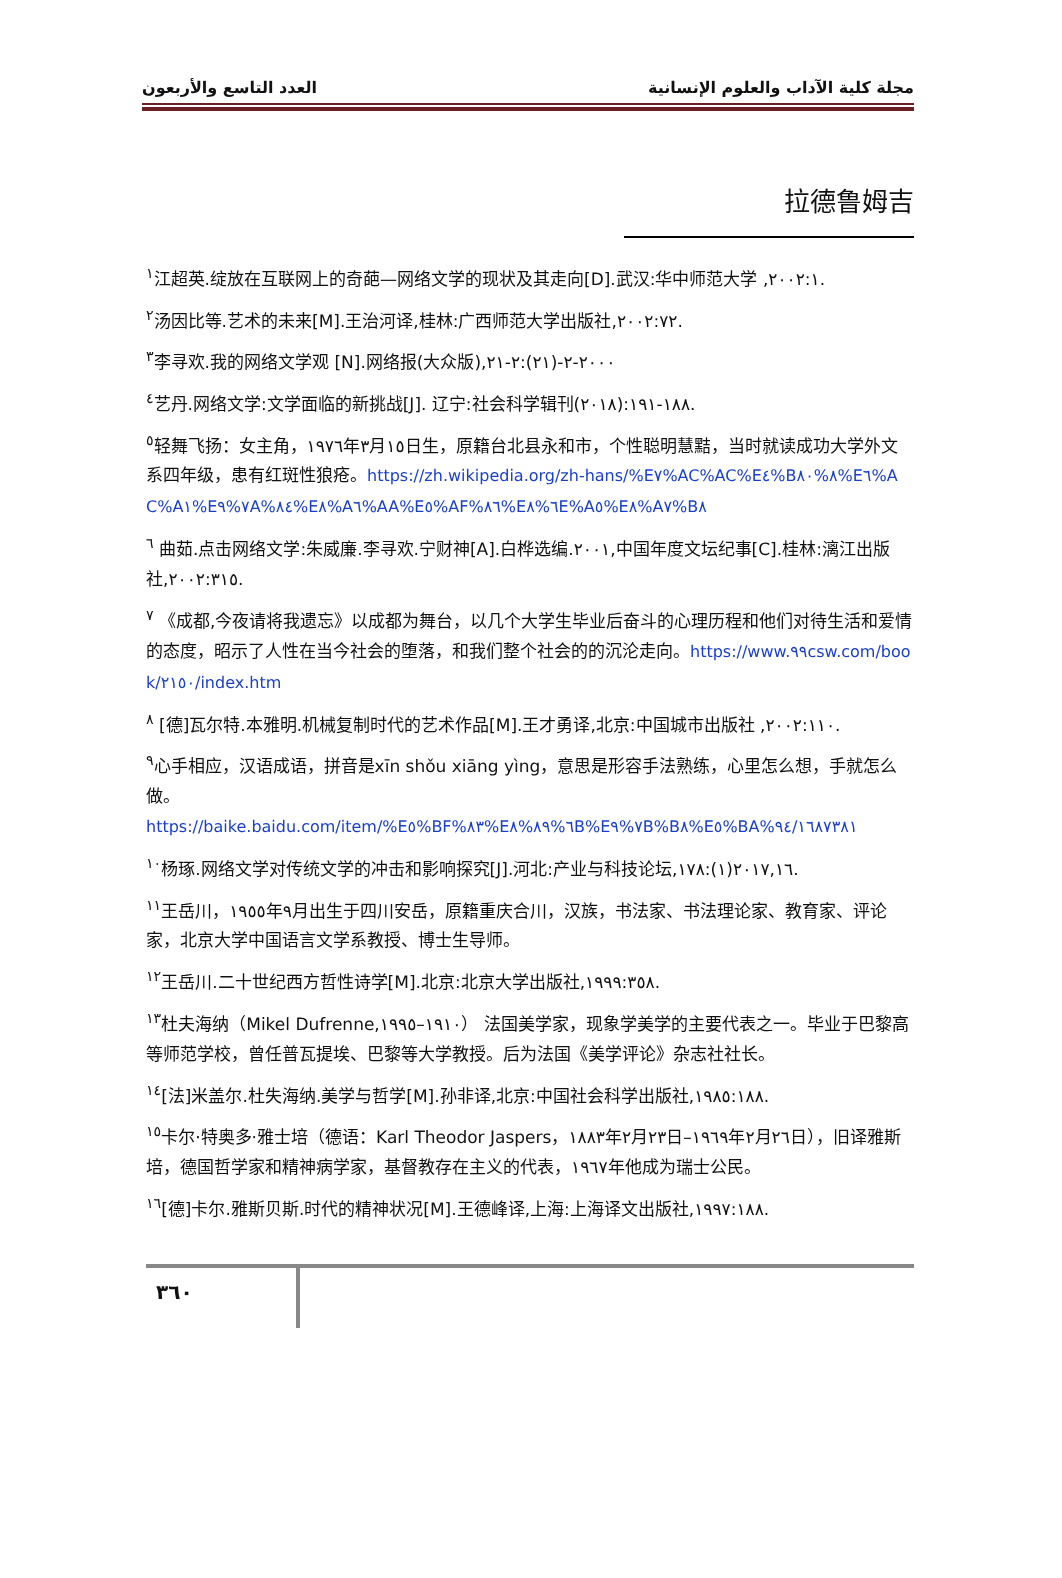مجلة كلية الآداب والعلوم الإنسانية العدد التاسع والأربعون
拉德鲁姆吉
<sup>١</sup> 江超英.绽放在互联网上的奇葩—网络文学的现状及其走向[D].武汉:华中师范大学 ,٢٠٠٢:١.
<sup>٢</sup> 汤因比等.艺术的未来[M].王治河译,桂林:广西师范大学出版社,٢٠٠٢:٧٢.
<sup>٣</sup> 李寻欢.我的网络文学观 [N].网络报(大众版),٢٠٠٠-٢-(٢١):٢-٢١
<sup>٤</sup> 艺丹.网络文学:文学面临的新挑战[J]. 辽宁:社会科学辑刊(٢٠١٨):١٨٨-١٩١.
<sup>٥</sup> 轻舞飞扬：女主角，١٩٧٦年٣月١٥日生，原籍台北县永和市，个性聪明慧黠，当时就读成功大学外文系四年级，患有红斑性狼疮。https://zh.wikipedia.org/zh-hans/%E٧%AC%AC%E٤%B٨%٨٠%E٦%AC%A١%E٧%٩A%٨٤%E٨%A٦%AA%E٥%AF%٨٦%E٦%٨E%A٥%E٨%A٧%B٨
<sup>٦</sup> 曲茹.点击网络文学:朱威廉.李寻欢.宁财神[A].白桦选编.٢٠٠١,中国年度文坛纪事[C].桂林:漓江出版社,٢٠٠٢:٣١٥.
<sup>٧</sup> 《成都,今夜请将我遗忘》以成都为舞台，以几个大学生毕业后奋斗的心理历程和他们对待生活和爱情的态度，昭示了人性在当今社会的堕落，和我们整个社会的的沉沦走向。https://www.٩٩csw.com/book/٢١٥٠/index.htm
<sup>٨</sup> [德]瓦尔特.本雅明.机械复制时代的艺术作品[M].王才勇译,北京:中国城市出版社 ,٢٠٠٢:١١٠.
<sup>٩</sup> 心手相应，汉语成语，拼音是xīn shǒu xiāng yìng，意思是形容手法熟练，心里怎么想，手就怎么做。
https://baike.baidu.com/item/%E٥%BF%٨٣%E٦%٨٩%٨B%E٧%٩B%B٨%E٥%BA%٩٤/١٦٨٧٣٨١
<sup>١٠</sup> 杨琢.网络文学对传统文学的冲击和影响探究[J].河北:产业与科技论坛,٢٠١٧,١٦(١):١٧٨.
<sup>١١</sup> 王岳川，١٩٥٥年٩月出生于四川安岳，原籍重庆合川，汉族，书法家、书法理论家、教育家、评论家，北京大学中国语言文学系教授、博士生导师。
<sup>١٢</sup> 王岳川.二十世纪西方哲性诗学[M].北京:北京大学出版社,١٩٩٩:٣٥٨.
<sup>١٣</sup> 杜夫海纳（Mikel Dufrenne,١٩١٠–١٩٩٥） 法国美学家，现象学美学的主要代表之一。毕业于巴黎高等师范学校，曾任普瓦提埃、巴黎等大学教授。后为法国《美学评论》杂志社社长。
<sup>١٤</sup> [法]米盖尔.杜失海纳.美学与哲学[M].孙非译,北京:中国社会科学出版社,١٩٨٥:١٨٨.
<sup>١٥</sup> 卡尔·特奥多·雅士培（德语：Karl Theodor Jaspers，١٨٨٣年٢月٢٣日–١٩٦٩年٢月٢٦日），旧译雅斯培，德国哲学家和精神病学家，基督教存在主义的代表，١٩٦٧年他成为瑞士公民。
<sup>١٦</sup> [德]卡尔.雅斯贝斯.时代的精神状况[M].王德峰译,上海:上海译文出版社,١٩٩٧:١٨٨.
٣٦٠